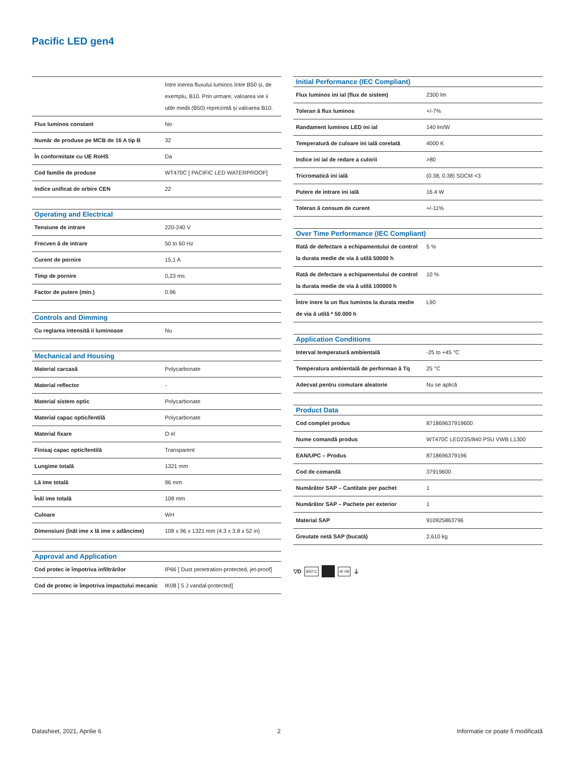Pacific LED gen4
| | între inerea fluxului luminos între B50 și, de exemplu, B10. Prin urmare, valoarea vie ii utile medii (B50) reprezintă și valoarea B10. |
| Flux luminos constant | No |
| Număr de produse pe MCB de 16 A tip B | 32 |
| În conformitate cu UE RoHS | Da |
| Cod familie de produse | WT470C [ PACIFIC LED WATERPROOF] |
| Indice unificat de orbire CEN | 22 |
| Operating and Electrical | |
| --- | --- |
| Tensiune de intrare | 220-240 V |
| Frecven ă de intrare | 50 to 60 Hz |
| Curent de pornire | 15,1 A |
| Timp de pornire | 0,23 ms |
| Factor de putere (min.) | 0.96 |
| Controls and Dimming | |
| --- | --- |
| Cu reglarea intensită ii luminoase | Nu |
| Mechanical and Housing | |
| --- | --- |
| Material carcasă | Polycarbonate |
| Material reflector | - |
| Material sistem optic | Polycarbonate |
| Material capac optic/lentilă | Polycarbonate |
| Material fixare | O el |
| Finisaj capac optic/lentilă | Transparent |
| Lungime totală | 1321 mm |
| Lă ime totală | 96 mm |
| Înăl ime totală | 108 mm |
| Culoare | WH |
| Dimensiuni (înăl ime x lă ime x adâncime) | 108 x 96 x 1321 mm (4.3 x 3.8 x 52 in) |
| Approval and Application | |
| --- | --- |
| Cod protec ie împotriva infiltrărilor | IP66 [ Dust penetration-protected, jet-proof] |
| Cod de protec ie împotriva impactului mecanic | IK08 [ 5 J vandal-protected] |
| Initial Performance (IEC Compliant) | |
| --- | --- |
| Flux luminos ini ial (flux de sistem) | 2300 lm |
| Toleran ă flux luminos | +/-7% |
| Randament luminos LED ini ial | 140 lm/W |
| Temperatură de culoare ini ială corelată | 4000 K |
| Indice ini ial de redare a culorii | >80 |
| Tricromatică ini ială | (0.38, 0.38) SDCM <3 |
| Putere de intrare ini ială | 16.4 W |
| Toleran ă consum de curent | +/-11% |
| Over Time Performance (IEC Compliant) | |
| --- | --- |
| Rată de defectare a echipamentului de control la durata medie de via ă utilă 50000 h | 5 % |
| Rată de defectare a echipamentului de control la durata medie de via ă utilă 100000 h | 10 % |
| Între inere la un flux luminos la durata medie de via ă utilă * 50.000 h | L90 |
| Application Conditions | |
| --- | --- |
| Interval temperatură ambientală | -25 to +45 °C |
| Temperatura ambientală de performan ă Tq | 25 °C |
| Adecvat pentru comutare aleatorie | Nu se aplică |
| Product Data | |
| --- | --- |
| Cod complet produs | 871869637919600 |
| Nume comandă produs | WT470C LED23S/840 PSU VWB L1300 |
| EAN/UPC – Produs | 8718696379196 |
| Cod de comandă | 37919600 |
| Numărător SAP – Cantitate per pachet | 1 |
| Numărător SAP – Pachete per exterior | 1 |
| Material SAP | 910925863796 |
| Greutate netă SAP (bucată) | 2,610 kg |
▽D 850°C IK 08 ⏚
Datasheet, 2021, Aprilie 6 2 Informatie ce poate fi modificată